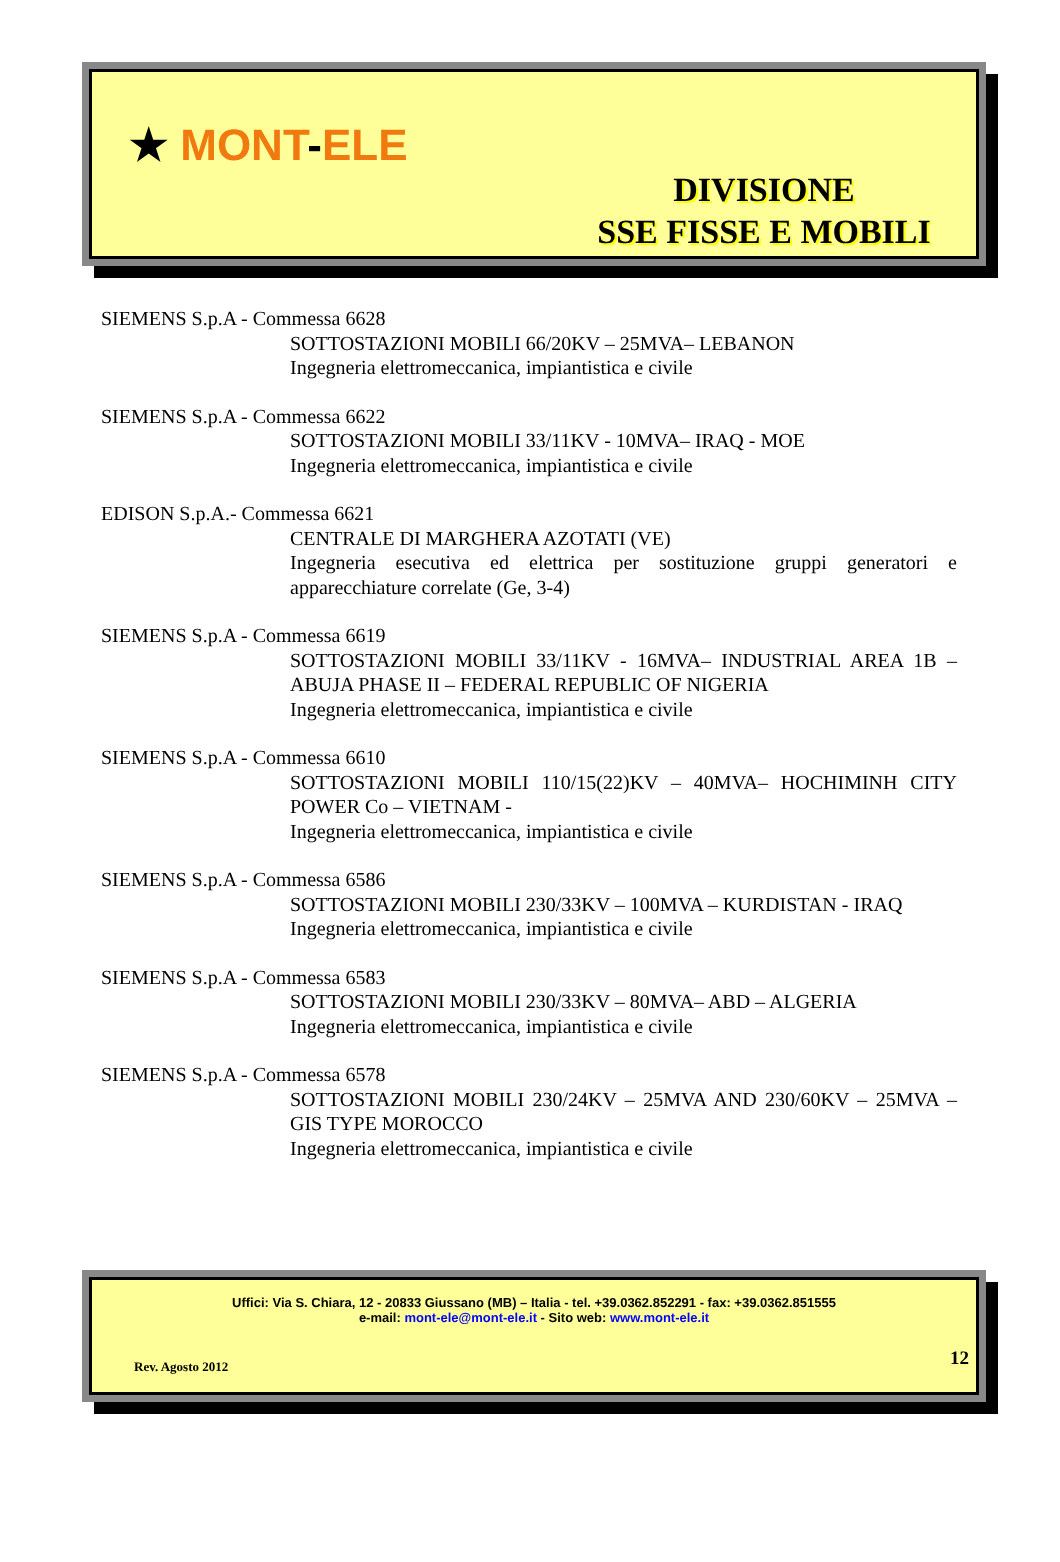★ MONT-ELE
DIVISIONE
SSE FISSE E MOBILI
SIEMENS S.p.A - Commessa 6628
SOTTOSTAZIONI MOBILI 66/20KV – 25MVA– LEBANON
Ingegneria elettromeccanica, impiantistica e civile
SIEMENS S.p.A - Commessa 6622
SOTTOSTAZIONI MOBILI 33/11KV - 10MVA– IRAQ - MOE
Ingegneria elettromeccanica, impiantistica e civile
EDISON S.p.A.- Commessa 6621
CENTRALE DI MARGHERA AZOTATI (VE)
Ingegneria esecutiva ed elettrica per sostituzione gruppi generatori e apparecchiature correlate (Ge, 3-4)
SIEMENS S.p.A - Commessa 6619
SOTTOSTAZIONI MOBILI 33/11KV - 16MVA– INDUSTRIAL AREA 1B – ABUJA PHASE II – FEDERAL REPUBLIC OF NIGERIA
Ingegneria elettromeccanica, impiantistica e civile
SIEMENS S.p.A - Commessa 6610
SOTTOSTAZIONI MOBILI 110/15(22)KV – 40MVA– HOCHIMINH CITY POWER Co – VIETNAM -
Ingegneria elettromeccanica, impiantistica e civile
SIEMENS S.p.A - Commessa 6586
SOTTOSTAZIONI MOBILI 230/33KV – 100MVA – KURDISTAN - IRAQ
Ingegneria elettromeccanica, impiantistica e civile
SIEMENS S.p.A - Commessa 6583
SOTTOSTAZIONI MOBILI 230/33KV – 80MVA– ABD – ALGERIA
Ingegneria elettromeccanica, impiantistica e civile
SIEMENS S.p.A - Commessa 6578
SOTTOSTAZIONI MOBILI 230/24KV – 25MVA AND 230/60KV – 25MVA – GIS TYPE MOROCCO
Ingegneria elettromeccanica, impiantistica e civile
Uffici: Via S. Chiara, 12 - 20833 Giussano (MB) – Italia - tel. +39.0362.852291 - fax: +39.0362.851555
e-mail: mont-ele@mont-ele.it - Sito web: www.mont-ele.it
Rev. Agosto 2012 12